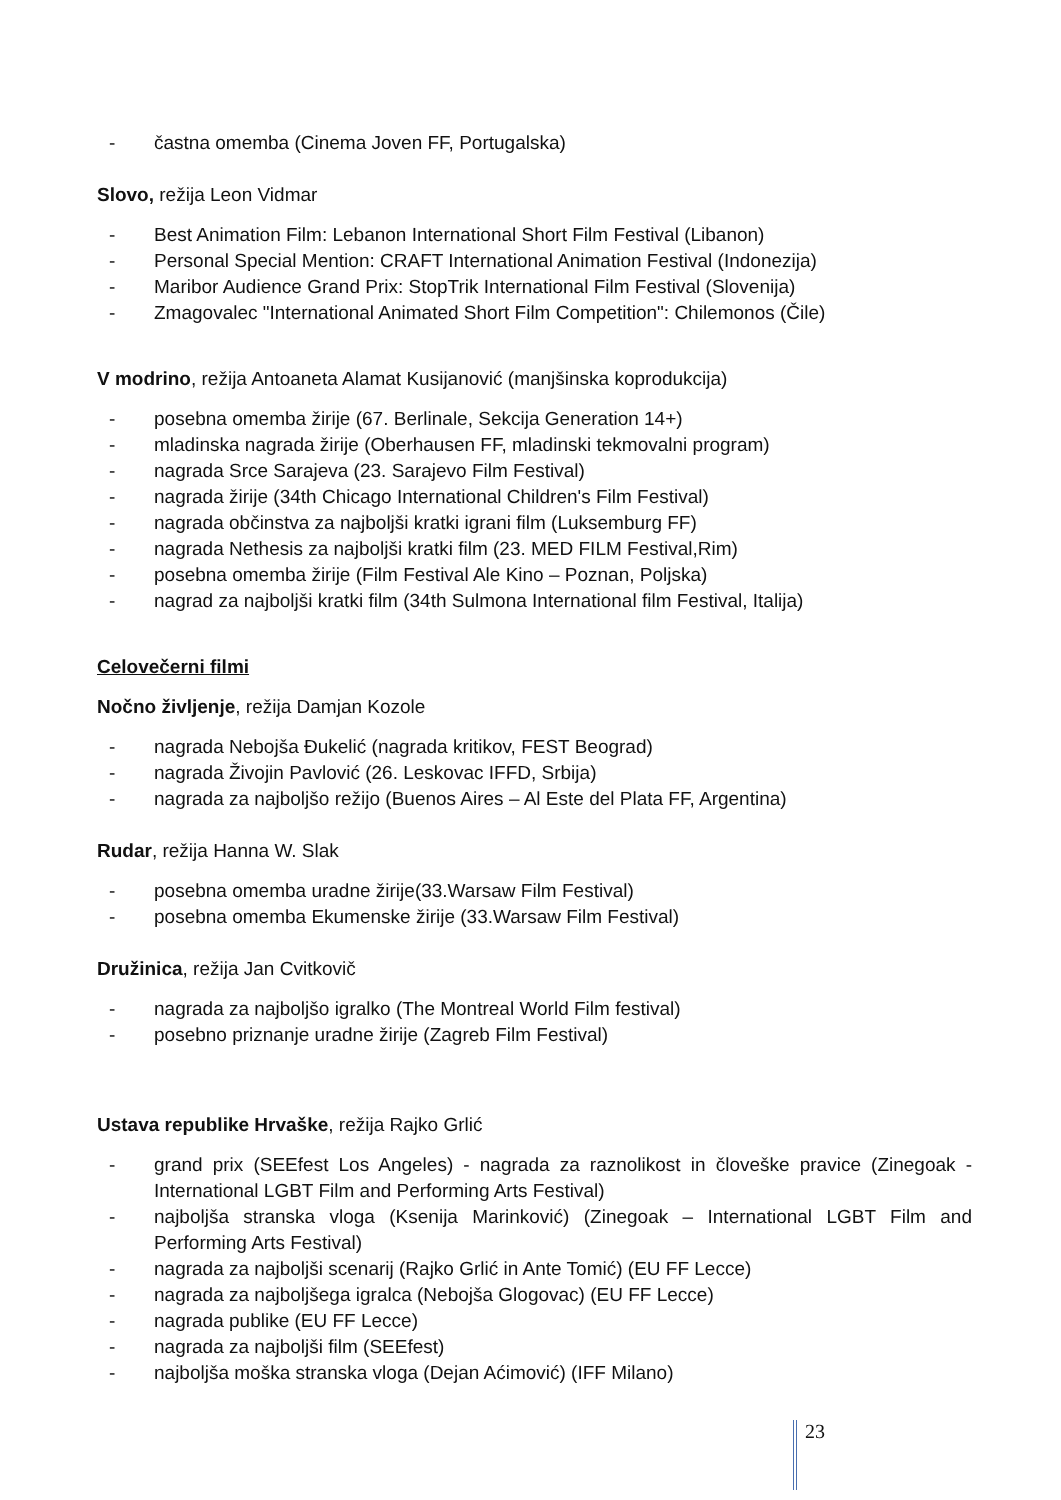- častna omemba (Cinema Joven FF, Portugalska)
Slovo, režija Leon Vidmar
- Best Animation Film: Lebanon International Short Film Festival (Libanon)
- Personal Special Mention: CRAFT International Animation Festival (Indonezija)
- Maribor Audience Grand Prix: StopTrik International Film Festival (Slovenija)
- Zmagovalec "International Animated Short Film Competition": Chilemonos (Čile)
V modrino, režija Antoaneta Alamat Kusijanović (manjšinska koprodukcija)
- posebna omemba žirije (67. Berlinale, Sekcija Generation 14+)
- mladinska nagrada žirije (Oberhausen FF, mladinski tekmovalni program)
- nagrada Srce Sarajeva (23. Sarajevo Film Festival)
- nagrada žirije (34th Chicago International Children's Film Festival)
- nagrada občinstva za najboljši kratki igrani film (Luksemburg FF)
- nagrada Nethesis za najboljši kratki film (23. MED FILM Festival,Rim)
- posebna omemba žirije (Film Festival Ale Kino – Poznan, Poljska)
- nagrad za najboljši kratki film (34th Sulmona International film Festival, Italija)
Celovečerni filmi
Nočno življenje, režija Damjan Kozole
- nagrada Nebojša Đukelić (nagrada kritikov, FEST Beograd)
- nagrada Živojin Pavlović (26. Leskovac IFFD, Srbija)
- nagrada za najboljšo režijo (Buenos Aires – Al Este del Plata FF, Argentina)
Rudar, režija Hanna W. Slak
- posebna omemba uradne žirije(33.Warsaw Film Festival)
- posebna omemba Ekumenske žirije (33.Warsaw Film Festival)
Družinica, režija Jan Cvitkovič
- nagrada za najboljšo igralko (The Montreal World Film festival)
- posebno priznanje uradne žirije (Zagreb Film Festival)
Ustava republike Hrvaške, režija Rajko Grlić
- grand prix (SEEfest Los Angeles) - nagrada za raznolikost in človeške pravice (Zinegoak - International LGBT Film and Performing Arts Festival)
- najboljša stranska vloga (Ksenija Marinković) (Zinegoak – International LGBT Film and Performing Arts Festival)
- nagrada za najboljši scenarij (Rajko Grlić in Ante Tomić) (EU FF Lecce)
- nagrada za najboljšega igralca (Nebojša Glogovac) (EU FF Lecce)
- nagrada publike (EU FF Lecce)
- nagrada za najboljši film (SEEfest)
- najboljša moška stranska vloga (Dejan Aćimović) (IFF Milano)
23